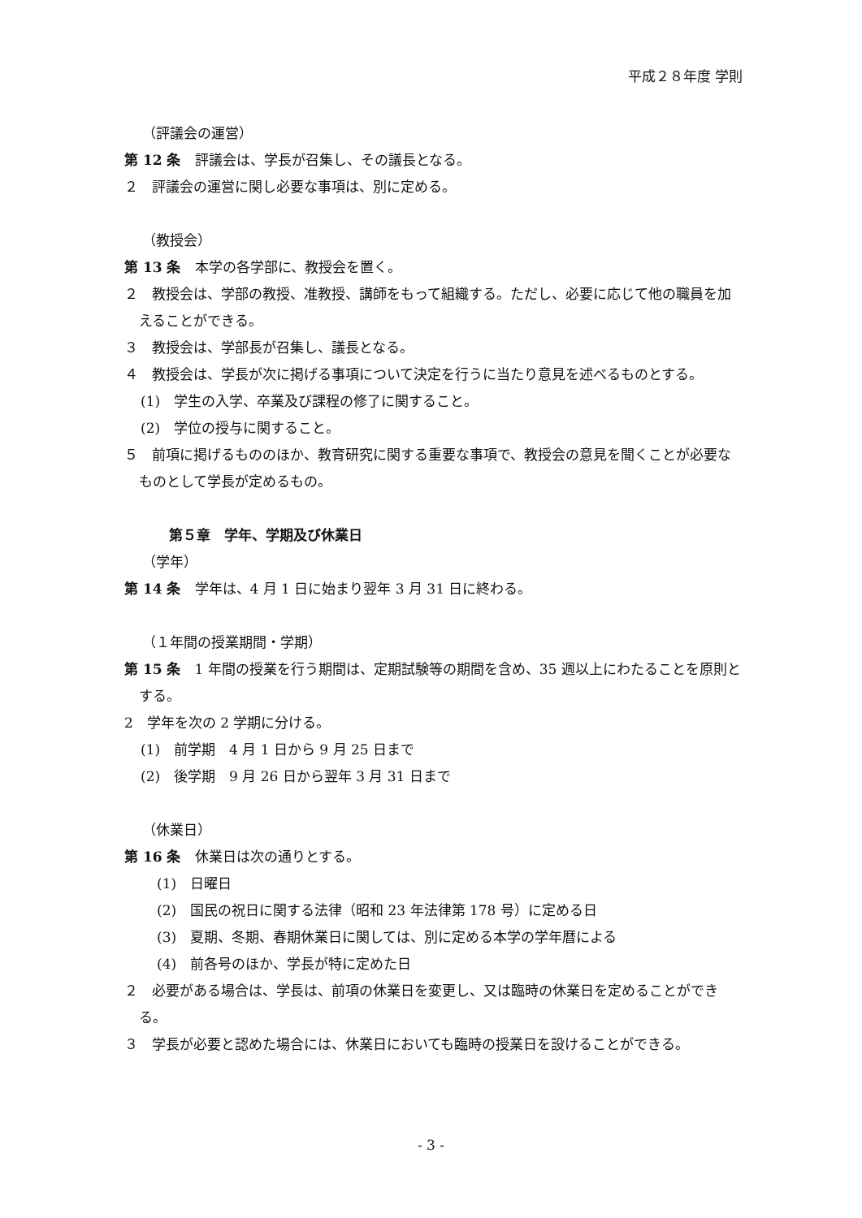平成２８年度 学則
（評議会の運営）
第 12 条　評議会は、学長が召集し、その議長となる。
２　評議会の運営に関し必要な事項は、別に定める。
（教授会）
第 13 条　本学の各学部に、教授会を置く。
２　教授会は、学部の教授、准教授、講師をもって組織する。ただし、必要に応じて他の職員を加えることができる。
３　教授会は、学部長が召集し、議長となる。
４　教授会は、学長が次に掲げる事項について決定を行うに当たり意見を述べるものとする。
(1)　学生の入学、卒業及び課程の修了に関すること。
(2)　学位の授与に関すること。
５　前項に掲げるもののほか、教育研究に関する重要な事項で、教授会の意見を聞くことが必要なものとして学長が定めるもの。
第５章　学年、学期及び休業日
（学年）
第 14 条　学年は、4 月 1 日に始まり翌年 3 月 31 日に終わる。
（１年間の授業期間・学期）
第 15 条　1 年間の授業を行う期間は、定期試験等の期間を含め、35 週以上にわたることを原則とする。
2　学年を次の 2 学期に分ける。
(1)　前学期　4 月 1 日から 9 月 25 日まで
(2)　後学期　9 月 26 日から翌年 3 月 31 日まで
（休業日）
第 16 条　休業日は次の通りとする。
(1)　日曜日
(2)　国民の祝日に関する法律（昭和 23 年法律第 178 号）に定める日
(3)　夏期、冬期、春期休業日に関しては、別に定める本学の学年暦による
(4)　前各号のほか、学長が特に定めた日
２　必要がある場合は、学長は、前項の休業日を変更し、又は臨時の休業日を定めることができる。
３　学長が必要と認めた場合には、休業日においても臨時の授業日を設けることができる。
- 3 -